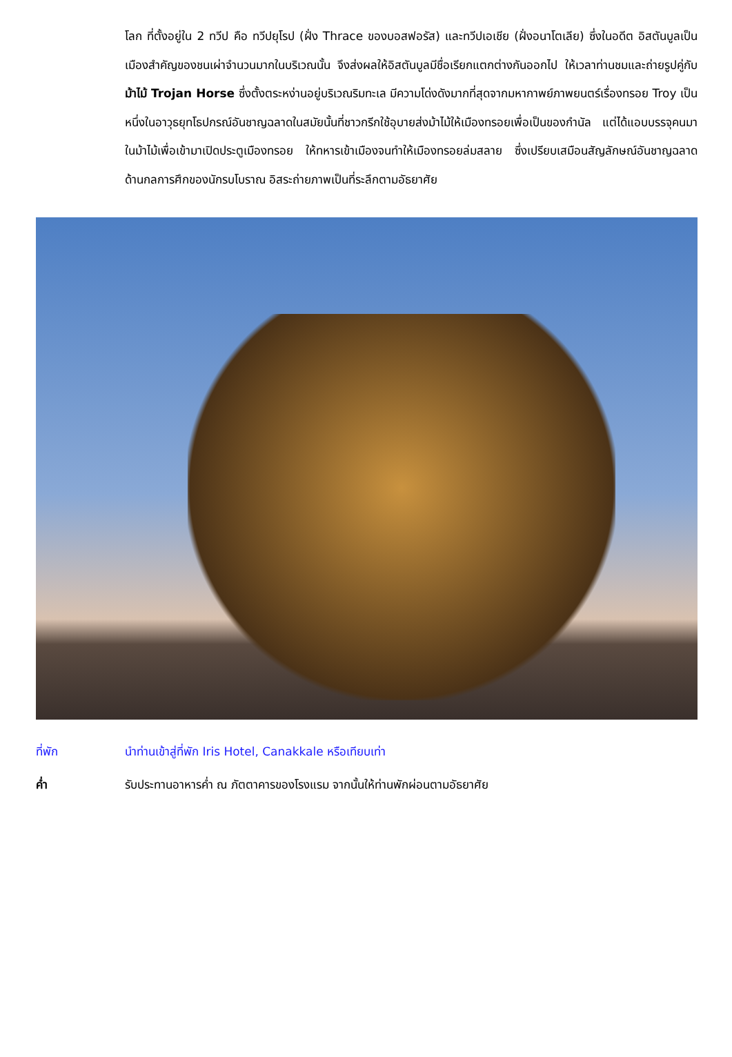โลก ที่ตั้งอยู่ใน 2 ทวีป คือ ทวีปยุโรป (ฝั่ง Thrace ของบอสฟอรัส) และทวีปเอเชีย (ฝั่งอนาโตเลีย) ซึ่งในอดีต อิสตันบูลเป็นเมืองสำคัญของชนเผ่าจำนวนมากในบริเวณนั้น จึงส่งผลให้อิสตันบูลมีชื่อเรียกแตกต่างกันออกไป ให้เวลาท่านชมและถ่ายรูปคู่กับม้าไม้ Trojan Horse ซึ่งตั้งตระหง่านอยู่บริเวณริมทะเล มีความโด่งดังมากที่สุดจากมหากาพย์ภาพยนตร์เรื่องทรอย Troy เป็นหนึ่งในอาวุธยุทโธปกรณ์อันชาญฉลาดในสมัยนั้นที่ชาวกรีกใช้อุบายส่งม้าไม้ให้เมืองทรอยเพื่อเป็นของกำนัล แต่ได้แอบบรรจุคนมาในม้าไม้เพื่อเข้ามาเปิดประตูเมืองทรอย ให้ทหารเข้าเมืองจนทำให้เมืองทรอยล่มสลาย ซึ่งเปรียบเสมือนสัญลักษณ์อันชาญฉลาดด้านกลการศึกของนักรบโบราณ อิสระถ่ายภาพเป็นที่ระลึกตามอัธยาศัย
ที่พัก นำท่านเข้าสู่ที่พัก Iris Hotel, Canakkale หรือเทียบเท่า
ค่ำ รับประทานอาหารค่ำ ณ ภัตตาคารของโรงแรม จากนั้นให้ท่านพักผ่อนตามอัธยาศัย